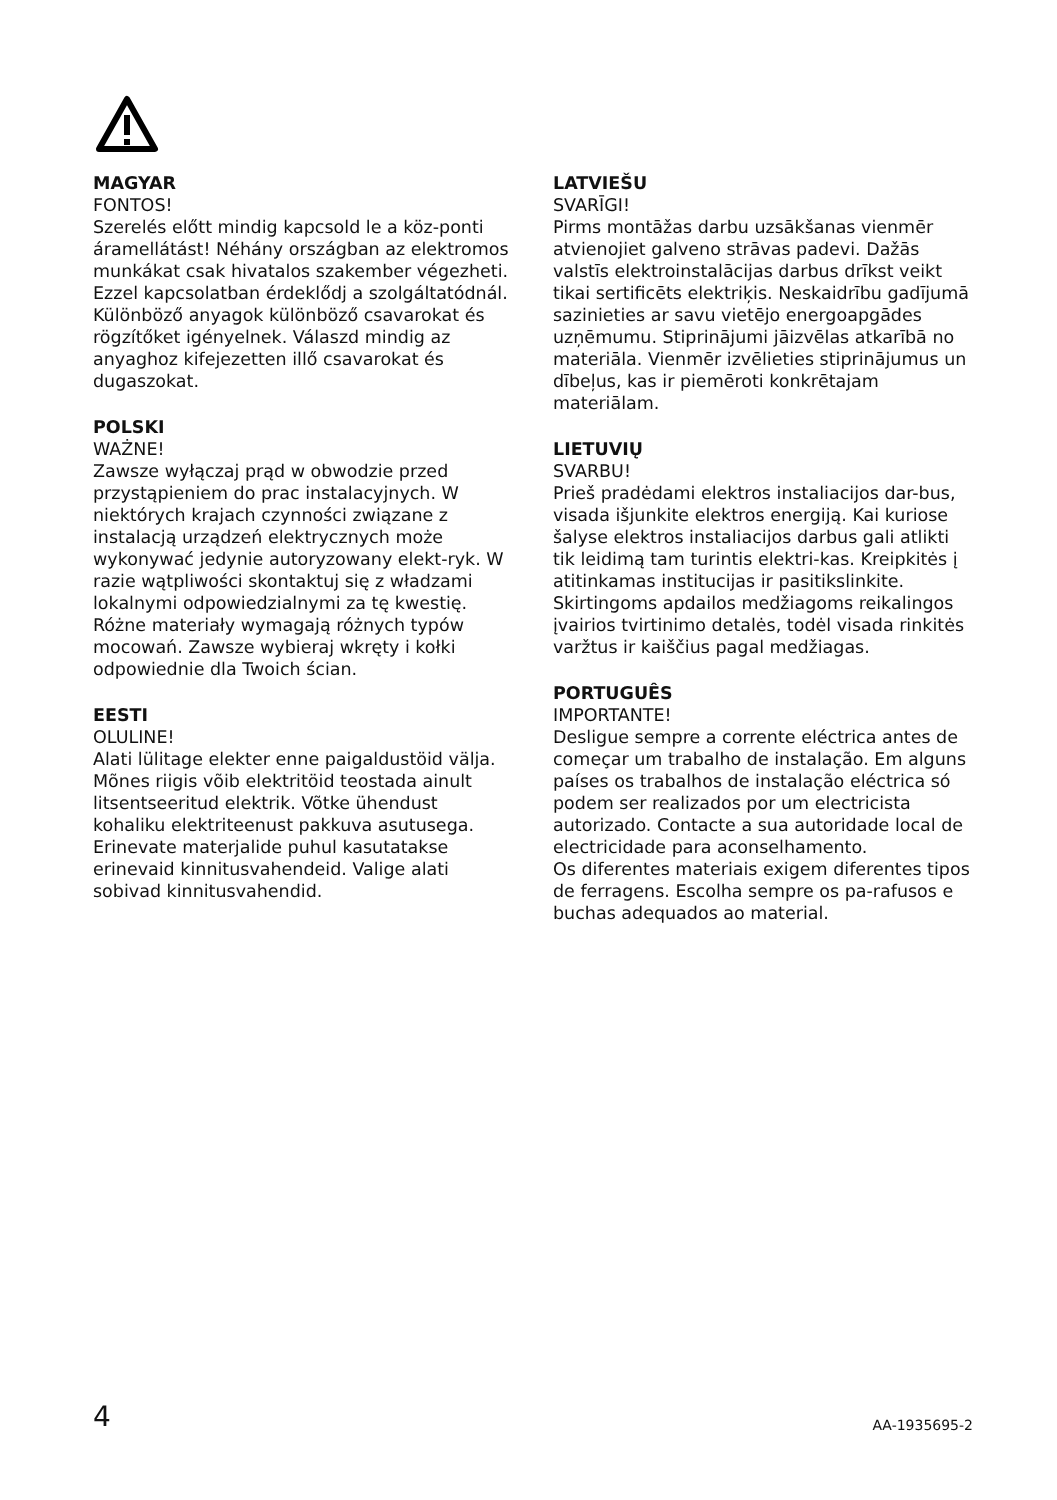MAGYAR
FONTOS!
Szerelés előtt mindig kapcsold le a köz-ponti áramellátást! Néhány országban az elektromos munkákat csak hivatalos szakember végezheti. Ezzel kapcsolatban érdeklődj a szolgáltatódnál.
Különböző anyagok különböző csavarokat és rögzítőket igényelnek. Válaszd mindig az anyaghoz kifejezetten illő csavarokat és dugaszokat.
POLSKI
WAŻNE!
Zawsze wyłączaj prąd w obwodzie przed przystąpieniem do prac instalacyjnych. W niektórych krajach czynności związane z instalacją urządzeń elektrycznych może wykonywać jedynie autoryzowany elekt-ryk. W razie wątpliwości skontaktuj się z władzami lokalnymi odpowiedzialnymi za tę kwestię.
Różne materiały wymagają różnych typów mocowań. Zawsze wybieraj wkręty i kołki odpowiednie dla Twoich ścian.
EESTI
OLULINE!
Alati lülitage elekter enne paigaldustöid välja. Mõnes riigis võib elektritöid teostada ainult litsentseeritud elektrik. Võtke ühendust kohaliku elektriteenust pakkuva asutusega.
Erinevate materjalide puhul kasutatakse erinevaid kinnitusvahendeid. Valige alati sobivad kinnitusvahendid.
LATVIEŠU
SVARĪGI!
Pirms montāžas darbu uzsākšanas vienmēr atvienojiet galveno strāvas padevi. Dažās valstīs elektroinstalācijas darbus drīkst veikt tikai sertificēts elektriķis. Neskaidrību gadījumā sazinieties ar savu vietējo energoapgādes uzņēmumu. Stiprinājumi jāizvēlas atkarībā no materiāla. Vienmēr izvēlieties stiprinājumus un dībeļus, kas ir piemēroti konkrētajam materiālam.
LIETUVIŲ
SVARBU!
Prieš pradėdami elektros instaliacijos dar-bus, visada išjunkite elektros energiją. Kai kuriose šalyse elektros instaliacijos darbus gali atlikti tik leidimą tam turintis elektri-kas. Kreipkitės į atitinkamas institucijas ir pasitikslinkite. Skirtingoms apdailos medžiagoms reikalingos įvairios tvirtinimo detalės, todėl visada rinkitės varžtus ir kaiščius pagal medžiagas.
PORTUGUÊS
IMPORTANTE!
Desligue sempre a corrente eléctrica antes de começar um trabalho de instalação. Em alguns países os trabalhos de instalação eléctrica só podem ser realizados por um electricista autorizado. Contacte a sua autoridade local de electricidade para aconselhamento.
Os diferentes materiais exigem diferentes tipos de ferragens. Escolha sempre os pa-rafusos e buchas adequados ao material.
4 AA-1935695-2